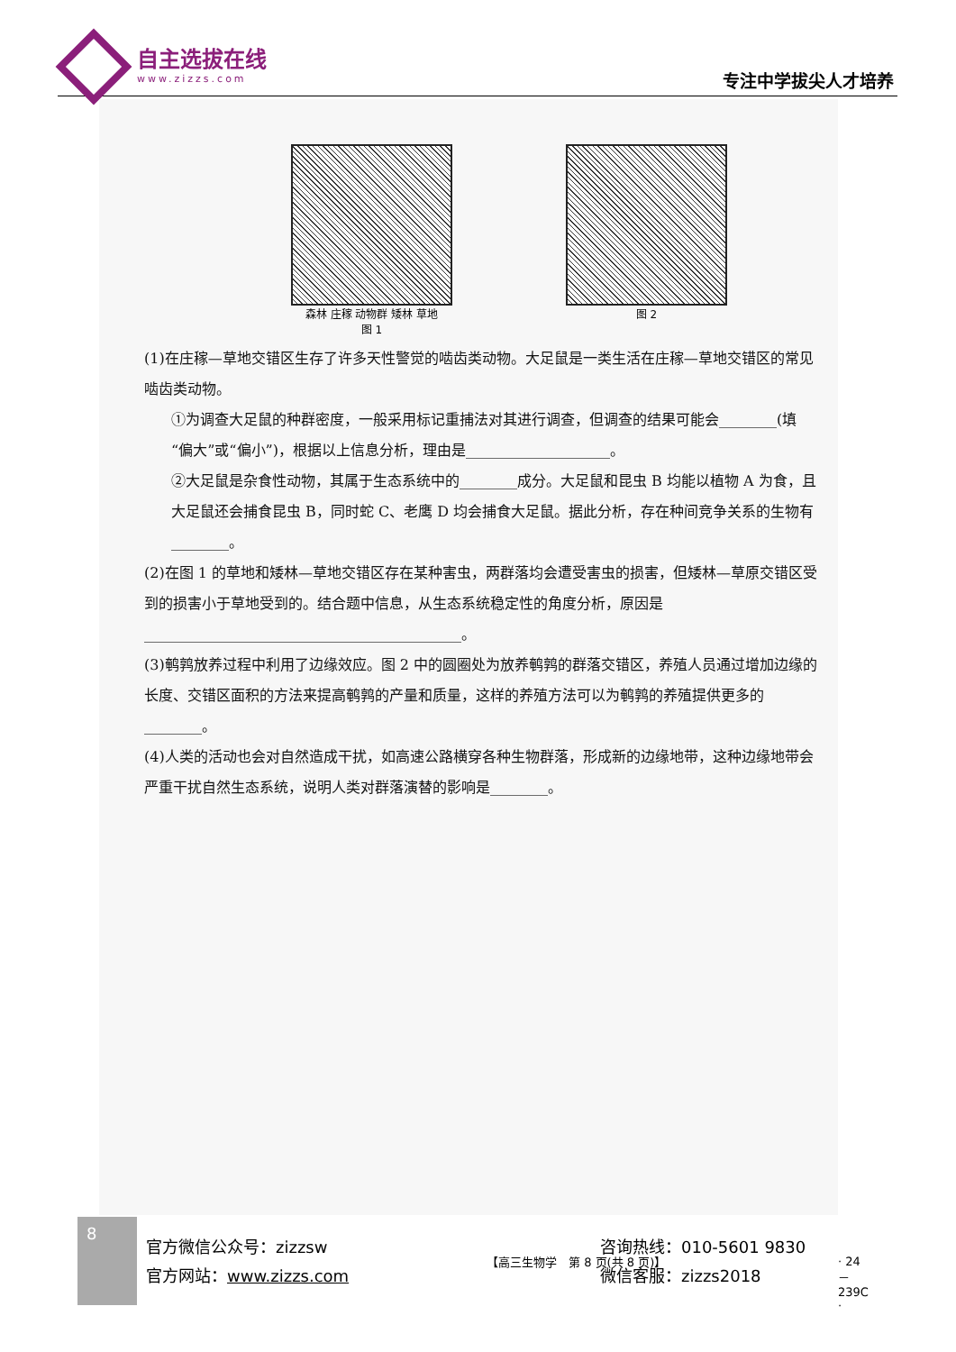自主选拔在线
www.zizzs.com
专注中学拔尖人才培养
森林 庄稼 动物群 矮林 草地
图 1
图 2
(1)在庄稼—草地交错区生存了许多天性警觉的啮齿类动物。大足鼠是一类生活在庄稼—草地交错区的常见啮齿类动物。
①为调查大足鼠的种群密度，一般采用标记重捕法对其进行调查，但调查的结果可能会________(填“偏大”或“偏小”)，根据以上信息分析，理由是____________________。
②大足鼠是杂食性动物，其属于生态系统中的________成分。大足鼠和昆虫 B 均能以植物 A 为食，且大足鼠还会捕食昆虫 B，同时蛇 C、老鹰 D 均会捕食大足鼠。据此分析，存在种间竞争关系的生物有________。
(2)在图 1 的草地和矮林—草地交错区存在某种害虫，两群落均会遭受害虫的损害，但矮林—草原交错区受到的损害小于草地受到的。结合题中信息，从生态系统稳定性的角度分析，原因是____________________________________________。
(3)鹌鹑放养过程中利用了边缘效应。图 2 中的圆圈处为放养鹌鹑的群落交错区，养殖人员通过增加边缘的长度、交错区面积的方法来提高鹌鹑的产量和质量，这样的养殖方法可以为鹌鹑的养殖提供更多的________。
(4)人类的活动也会对自然造成干扰，如高速公路横穿各种生物群落，形成新的边缘地带，这种边缘地带会严重干扰自然生态系统，说明人类对群落演替的影响是________。
【高三生物学　第 8 页(共 8 页)】 · 24－239C ·
8
官方微信公众号：zizzsw
官方网站：www.zizzs.com
咨询热线：010-5601 9830
微信客服：zizzs2018